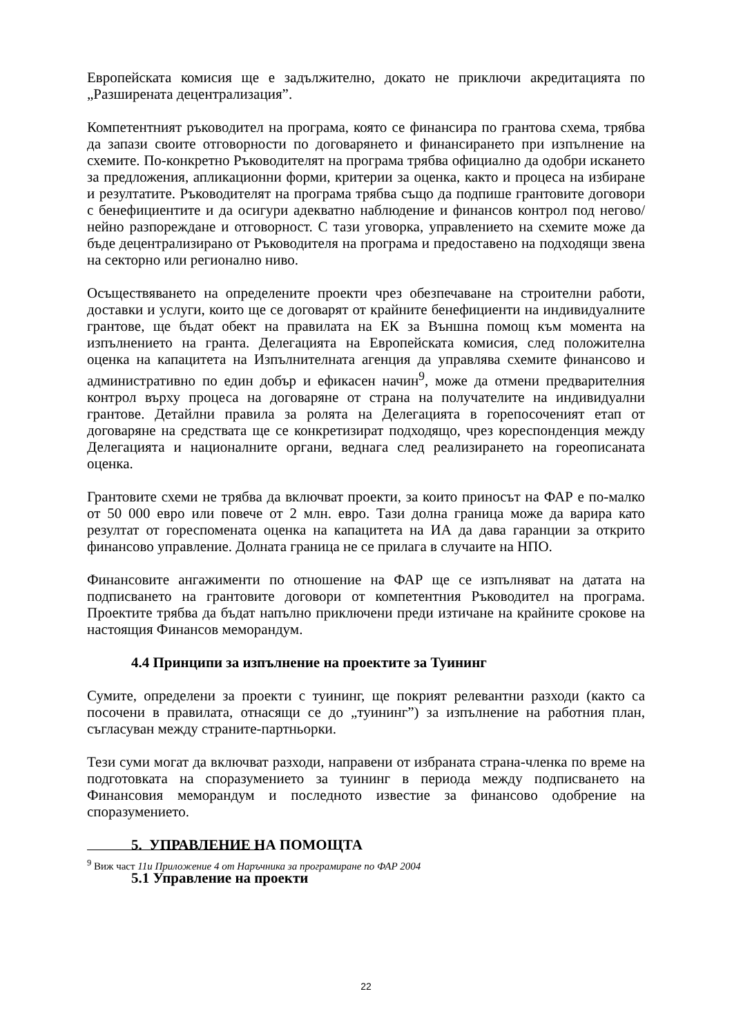Европейската комисия ще е задължително, докато не приключи акредитацията по „Разширената децентрализация”.
Компетентният ръководител на програма, която се финансира по грантова схема, трябва да запази своите отговорности по договарянето и финансирането при изпълнение на схемите. По-конкретно Ръководителят на програма трябва официално да одобри искането за предложения, апликационни форми, критерии за оценка, както и процеса на избиране и резултатите. Ръководителят на програма трябва също да подпише грантовите договори с бенефициентите и да осигури адекватно наблюдение и финансов контрол под негово/нейно разпореждане и отговорност. С тази уговорка, управлението на схемите може да бъде децентрализирано от Ръководителя на програма и предоставено на подходящи звена на секторно или регионално ниво.
Осъществяването на определените проекти чрез обезпечаване на строителни работи, доставки и услуги, които ще се договарят от крайните бенефициенти на индивидуалните грантове, ще бъдат обект на правилата на ЕК за Външна помощ към момента на изпълнението на гранта. Делегацията на Европейската комисия, след положителна оценка на капацитета на Изпълнителната агенция да управлява схемите финансово и административно по един добър и ефикасен начин<sup>9</sup>, може да отмени предварителния контрол върху процеса на договаряне от страна на получателите на индивидуални грантове. Детайлни правила за ролята на Делегацията в горепосоченият етап от договаряне на средствата ще се конкретизират подходящо, чрез кореспонденция между Делегацията и националните органи, веднага след реализирането на гореописаната оценка.
Грантовите схеми не трябва да включват проекти, за които приносът на ФАР е по-малко от 50 000 евро или повече от 2 млн. евро. Тази долна граница може да варира като резултат от гореспомената оценка на капацитета на ИА да дава гаранции за открито финансово управление. Долната граница не се прилага в случаите на НПО.
Финансовите ангажименти по отношение на ФАР ще се изпълняват на датата на подписването на грантовите договори от компетентния Ръководител на програма. Проектите трябва да бъдат напълно приключени преди изтичане на крайните срокове на настоящия Финансов меморандум.
4.4 Принципи за изпълнение на проектите за Туининг
Сумите, определени за проекти с туининг, ще покрият релевантни разходи (както са посочени в правилата, отнасящи се до „туининг”) за изпълнение на работния план, съгласуван между страните-партньорки.
Тези суми могат да включват разходи, направени от избраната страна-членка по време на подготовката на споразумението за туининг в периода между подписването на Финансовия меморандум и последното известие за финансово одобрение на споразумението.
5. УПРАВЛЕНИЕ НА ПОМОЩТА
5.1 Управление на проекти
<sup>9</sup> Виж част 11и Приложение 4 от Наръчника за програмиране по ФАР 2004
22